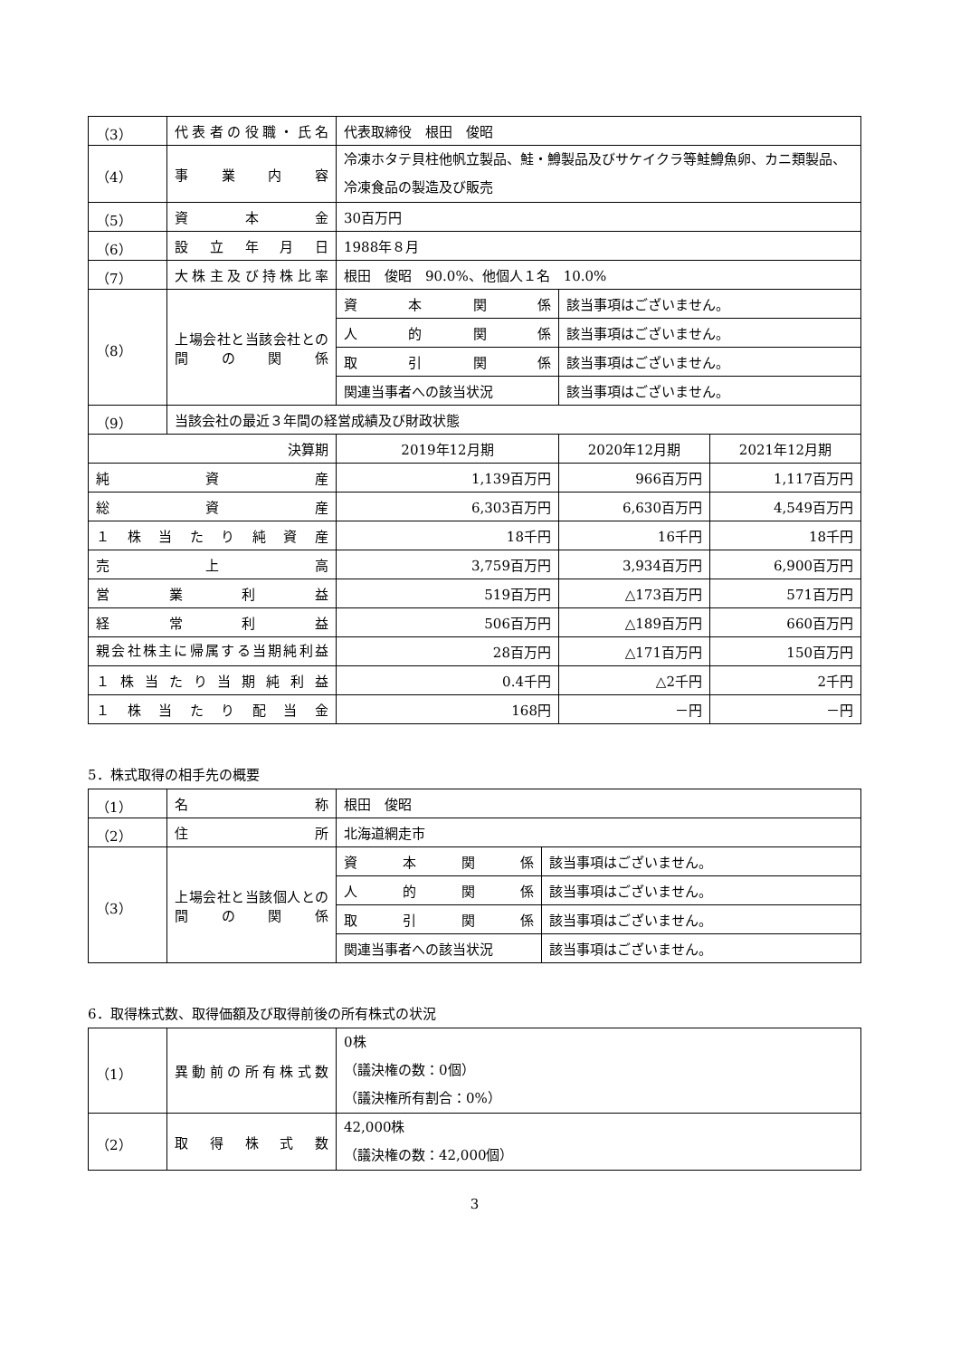| （3） | 代表者の役職・氏名 | 代表取締役 根田 俊昭 | | |
| （4） | 事業内容 | 冷凍ホタテ貝柱他帆立製品、鮭・鱒製品及びサケイクラ等鮭鱒魚卵、カニ類製品、冷凍食品の製造及び販売 | | |
| （5） | 資本金 | 30百万円 | | |
| （6） | 設立年月日 | 1988年８月 | | |
| （7） | 大株主及び持株比率 | 根田 俊昭 90.0%、他個人１名 10.0% | | |
| （8） | 上場会社と当該会社との間の関係 | 資本関係 | 該当事項はございません。 | |
| | | 人的関係 | 該当事項はございません。 | |
| | | 取引関係 | 該当事項はございません。 | |
| | | 関連当事者への該当状況 | 該当事項はございません。 | |
| （9） | 当該会社の最近３年間の経営成績及び財政状態 | | | |
| 決算期 | | 2019年12月期 | 2020年12月期 | 2021年12月期 |
| 純資産 | | 1,139百万円 | 966百万円 | 1,117百万円 |
| 総資産 | | 6,303百万円 | 6,630百万円 | 4,549百万円 |
| １株当たり純資産 | | 18千円 | 16千円 | 18千円 |
| 売上高 | | 3,759百万円 | 3,934百万円 | 6,900百万円 |
| 営業利益 | | 519百万円 | △173百万円 | 571百万円 |
| 経常利益 | | 506百万円 | △189百万円 | 660百万円 |
| 親会社株主に帰属する当期純利益 | | 28百万円 | △171百万円 | 150百万円 |
| １株当たり当期純利益 | | 0.4千円 | △2千円 | 2千円 |
| １株当たり配当金 | | 168円 | －円 | －円 |
5．株式取得の相手先の概要
| （1） | 名称 | 根田 俊昭 | |
| （2） | 住所 | 北海道網走市 | |
| （3） | 上場会社と当該個人との間の関係 | 資本関係 | 該当事項はございません。 |
| | | 人的関係 | 該当事項はございません。 |
| | | 取引関係 | 該当事項はございません。 |
| | | 関連当事者への該当状況 | 該当事項はございません。 |
6．取得株式数、取得価額及び取得前後の所有株式の状況
| （1） | 異動前の所有株式数 | 0株 （議決権の数：0個） （議決権所有割合：0%） |
| （2） | 取得株式数 | 42,000株 （議決権の数：42,000個） |
3